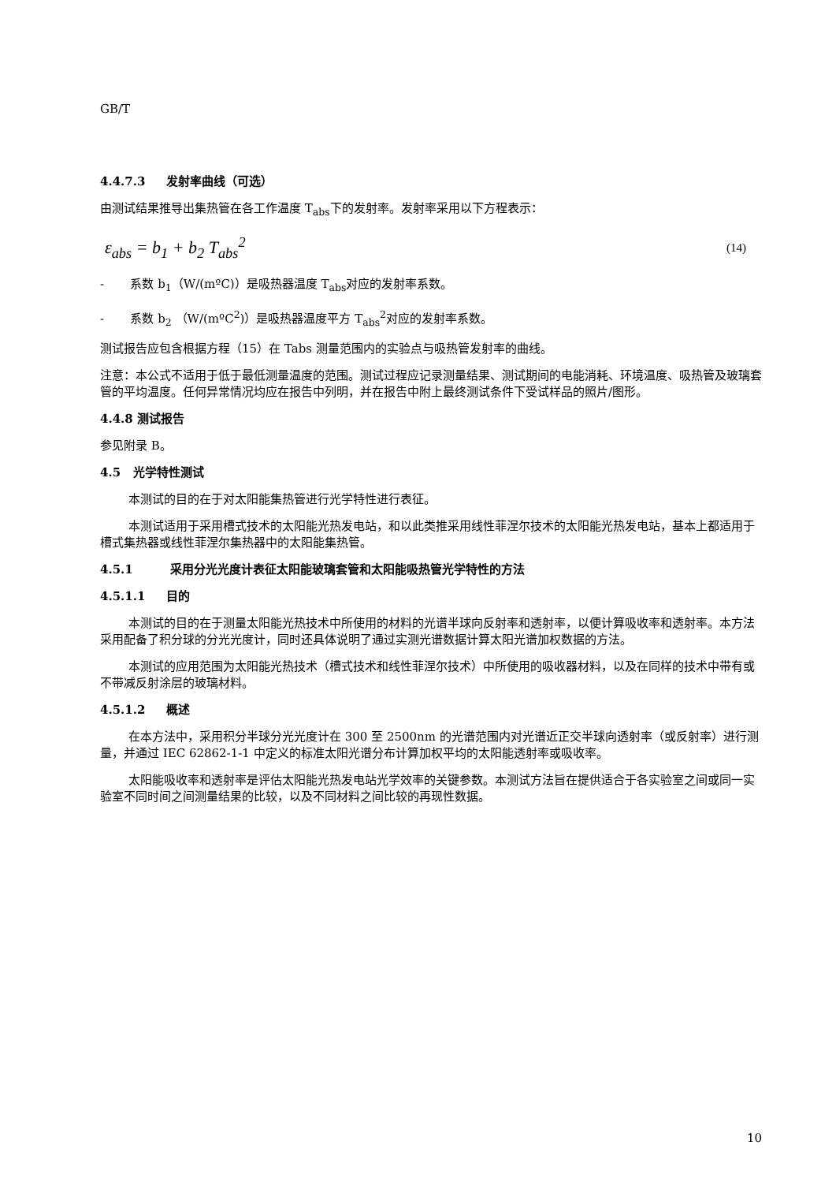GB/T
4.4.7.3 发射率曲线（可选）
由测试结果推导出集热管在各工作温度 T<sub>abs</sub>下的发射率。发射率采用以下方程表示：
ε<sub>abs</sub> = b<sub>1</sub> + b<sub>2</sub> T<sub>abs</sub><sup>2</sup> (14)
- 系数 b<sub>1</sub>（W/(mºC)）是吸热器温度 T<sub>abs</sub>对应的发射率系数。
- 系数 b<sub>2</sub> （W/(mºC<sup>2</sup>)）是吸热器温度平方 T<sub>abs</sub><sup>2</sup>对应的发射率系数。
测试报告应包含根据方程（15）在 Tabs 测量范围内的实验点与吸热管发射率的曲线。
注意：本公式不适用于低于最低测量温度的范围。测试过程应记录测量结果、测试期间的电能消耗、环境温度、吸热管及玻璃套管的平均温度。任何异常情况均应在报告中列明，并在报告中附上最终测试条件下受试样品的照片/图形。
4.4.8 测试报告
参见附录 B。
4.5 光学特性测试
本测试的目的在于对太阳能集热管进行光学特性进行表征。
本测试适用于采用槽式技术的太阳能光热发电站，和以此类推采用线性菲涅尔技术的太阳能光热发电站，基本上都适用于槽式集热器或线性菲涅尔集热器中的太阳能集热管。
4.5.1 采用分光光度计表征太阳能玻璃套管和太阳能吸热管光学特性的方法
4.5.1.1 目的
本测试的目的在于测量太阳能光热技术中所使用的材料的光谱半球向反射率和透射率，以便计算吸收率和透射率。本方法采用配备了积分球的分光光度计，同时还具体说明了通过实测光谱数据计算太阳光谱加权数据的方法。
本测试的应用范围为太阳能光热技术（槽式技术和线性菲涅尔技术）中所使用的吸收器材料，以及在同样的技术中带有或不带减反射涂层的玻璃材料。
4.5.1.2 概述
在本方法中，采用积分半球分光光度计在 300 至 2500nm 的光谱范围内对光谱近正交半球向透射率（或反射率）进行测量，并通过 IEC 62862-1-1 中定义的标准太阳光谱分布计算加权平均的太阳能透射率或吸收率。
太阳能吸收率和透射率是评估太阳能光热发电站光学效率的关键参数。本测试方法旨在提供适合于各实验室之间或同一实验室不同时间之间测量结果的比较，以及不同材料之间比较的再现性数据。
10